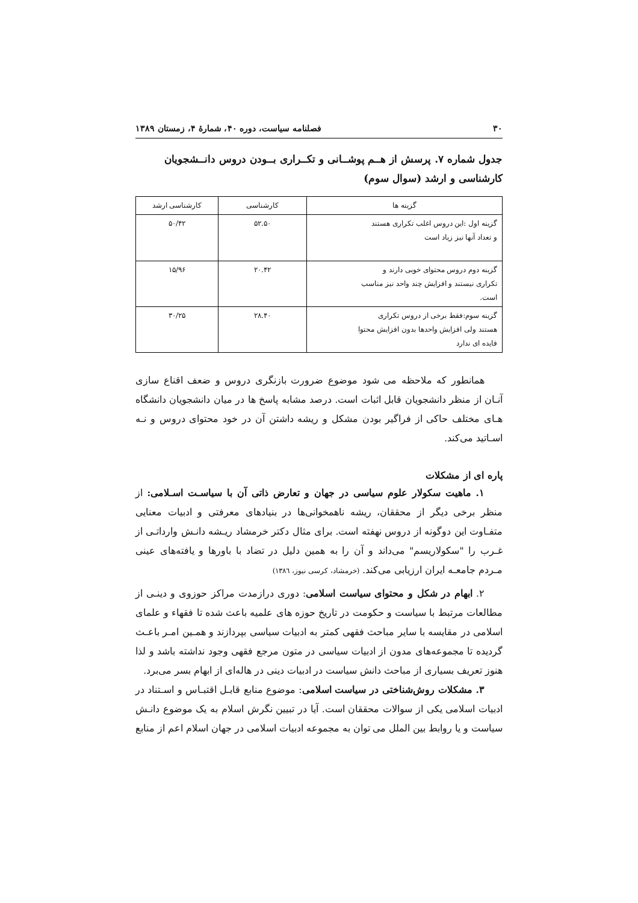۳۰ فصلنامه سیاست، دوره ۴۰، شمارهٔ ۴، زمستان ۱۳۸۹
جدول شماره ۷. پرسش از هــم پوشــانی و تکــراری بــودن دروس دانــشجویان کارشناسی و ارشد (سوال سوم)
| گزینه ها | کارشناسی | کارشناسی ارشد |
| --- | --- | --- |
| گزینه اول :این دروس اغلب تکراری هستند و تعداد آنها نیز زیاد است | ۵۲.۵۰ | ۵۰/۴۲ |
| گزینه دوم دروس محتوای خوبی دارند و تکراری نیستند و افزایش چند واحد نیز مناسب است. | ۲۰.۴۲ | ۱۵/۹۶ |
| گزینه سوم:فقط برخی از دروس تکراری هستند ولی افزایش واحدها بدون افزایش محتوا فایده ای ندارد | ۲۸.۴۰ | ۳۰/۲۵ |
همانطور که ملاحظه می شود موضوع ضرورت بازنگری دروس و ضعف اقناع سازی آنـان از منظر دانشجویان قابل اثبات است. درصد مشابه پاسخ ها در میان دانشجویان دانشگاه هـای مختلف حاکی از فراگیر بودن مشکل و ریشه داشتن آن در خود محتوای دروس و نـه اسـاتید می‌کند.
پاره ای از مشکلات
۱. ماهیت سکولار علوم سیاسی در جهان و تعارض ذاتی آن با سیاسـت اسـلامی: از منظر برخی دیگر از محققان، ریشه ناهمخوانی‌ها در بنیادهای معرفتی و ادبیات معنایی متفـاوت این دوگونه از دروس نهفته است. برای مثال دکتر خرمشاد ریـشه دانـش وارداتـی از غـرب را "سکولاریسم" می‌داند و آن را به همین دلیل در تضاد با باورها و یافته‌های عینی مـردم جامعـه ایران ارزیابی می‌کند. (خرمشاد، کرسی نیوز، ۱۳۸٦)
۲. ابهام در شکل و محتوای سیاست اسلامی: دوری درازمدت مراکز حوزوی و دینـی از مطالعات مرتبط با سیاست و حکومت در تاریخ حوزه های علمیه باعث شده تا فقهاء و علمای اسلامی در مقایسه با سایر مباحث فقهی کمتر به ادبیات سیاسی بپردازند و همـین امـر باعـث گردیده تا مجموعه‌های مدون از ادبیات سیاسی در متون مرجع فقهی وجود نداشته باشد و لذا هنوز تعریف بسیاری از مباحث دانش سیاست در ادبیات دینی در هاله‌ای از ابهام بسر می‌برد.
۳. مشکلات روش‌شناختی در سیاست اسلامی: موضوع منابع قابـل اقتبـاس و اسـتناد در ادبیات اسلامی یکی از سوالات محققان است. آیا در تبیین نگرش اسلام به یک موضوع دانـش سیاست و یا روابط بین الملل می توان به مجموعه ادبیات اسلامی در جهان اسلام اعم از منابع